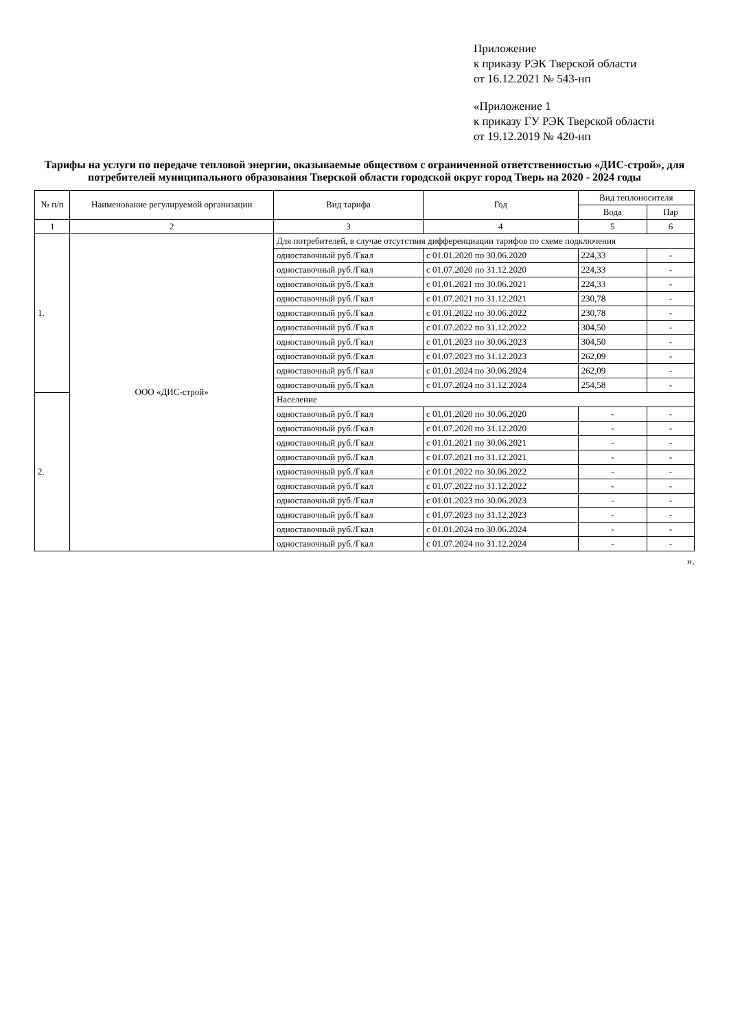Приложение
к приказу РЭК Тверской области
от 16.12.2021 № 543-нп
«Приложение 1
к приказу ГУ РЭК Тверской области
от 19.12.2019 № 420-нп
Тарифы на услуги по передаче тепловой энергии, оказываемые обществом с ограниченной ответственностью «ДИС-строй», для потребителей муниципального образования Тверской области городской округ город Тверь на 2020 - 2024 годы
| № п/п | Наименование регулируемой организации | Вид тарифа | Год | Вид теплоносителя | |
| --- | --- | --- | --- | --- | --- |
| | | | | Вода | Пар |
| 1 | 2 | 3 | 4 | 5 | 6 |
| 1. | ООО «ДИС-строй» | Для потребителей, в случае отсутствия дифференциации тарифов по схеме подключения | | | |
| | | одноставочный руб./Гкал | с 01.01.2020 по 30.06.2020 | 224,33 | - |
| | | одноставочный руб./Гкал | с 01.07.2020 по 31.12.2020 | 224,33 | - |
| | | одноставочный руб./Гкал | с 01.01.2021 по 30.06.2021 | 224,33 | - |
| | | одноставочный руб./Гкал | с 01.07.2021 по 31.12.2021 | 230,78 | - |
| | | одноставочный руб./Гкал | с 01.01.2022 по 30.06.2022 | 230,78 | - |
| | | одноставочный руб./Гкал | с 01.07.2022 по 31.12.2022 | 304,50 | - |
| | | одноставочный руб./Гкал | с 01.01.2023 по 30.06.2023 | 304,50 | - |
| | | одноставочный руб./Гкал | с 01.07.2023 по 31.12.2023 | 262,09 | - |
| | | одноставочный руб./Гкал | с 01.01.2024 по 30.06.2024 | 262,09 | - |
| | | одноставочный руб./Гкал | с 01.07.2024 по 31.12.2024 | 254,58 | - |
| 2. | | Население | | | |
| | | одноставочный руб./Гкал | с 01.01.2020 по 30.06.2020 | - | - |
| | | одноставочный руб./Гкал | с 01.07.2020 по 31.12.2020 | - | - |
| | | одноставочный руб./Гкал | с 01.01.2021 по 30.06.2021 | - | - |
| | | одноставочный руб./Гкал | с 01.07.2021 по 31.12.2021 | - | - |
| | | одноставочный руб./Гкал | с 01.01.2022 по 30.06.2022 | - | - |
| | | одноставочный руб./Гкал | с 01.07.2022 по 31.12.2022 | - | - |
| | | одноставочный руб./Гкал | с 01.01.2023 по 30.06.2023 | - | - |
| | | одноставочный руб./Гкал | с 01.07.2023 по 31.12.2023 | - | - |
| | | одноставочный руб./Гкал | с 01.01.2024 по 30.06.2024 | - | - |
| | | одноставочный руб./Гкал | с 01.07.2024 по 31.12.2024 | - | - |
».